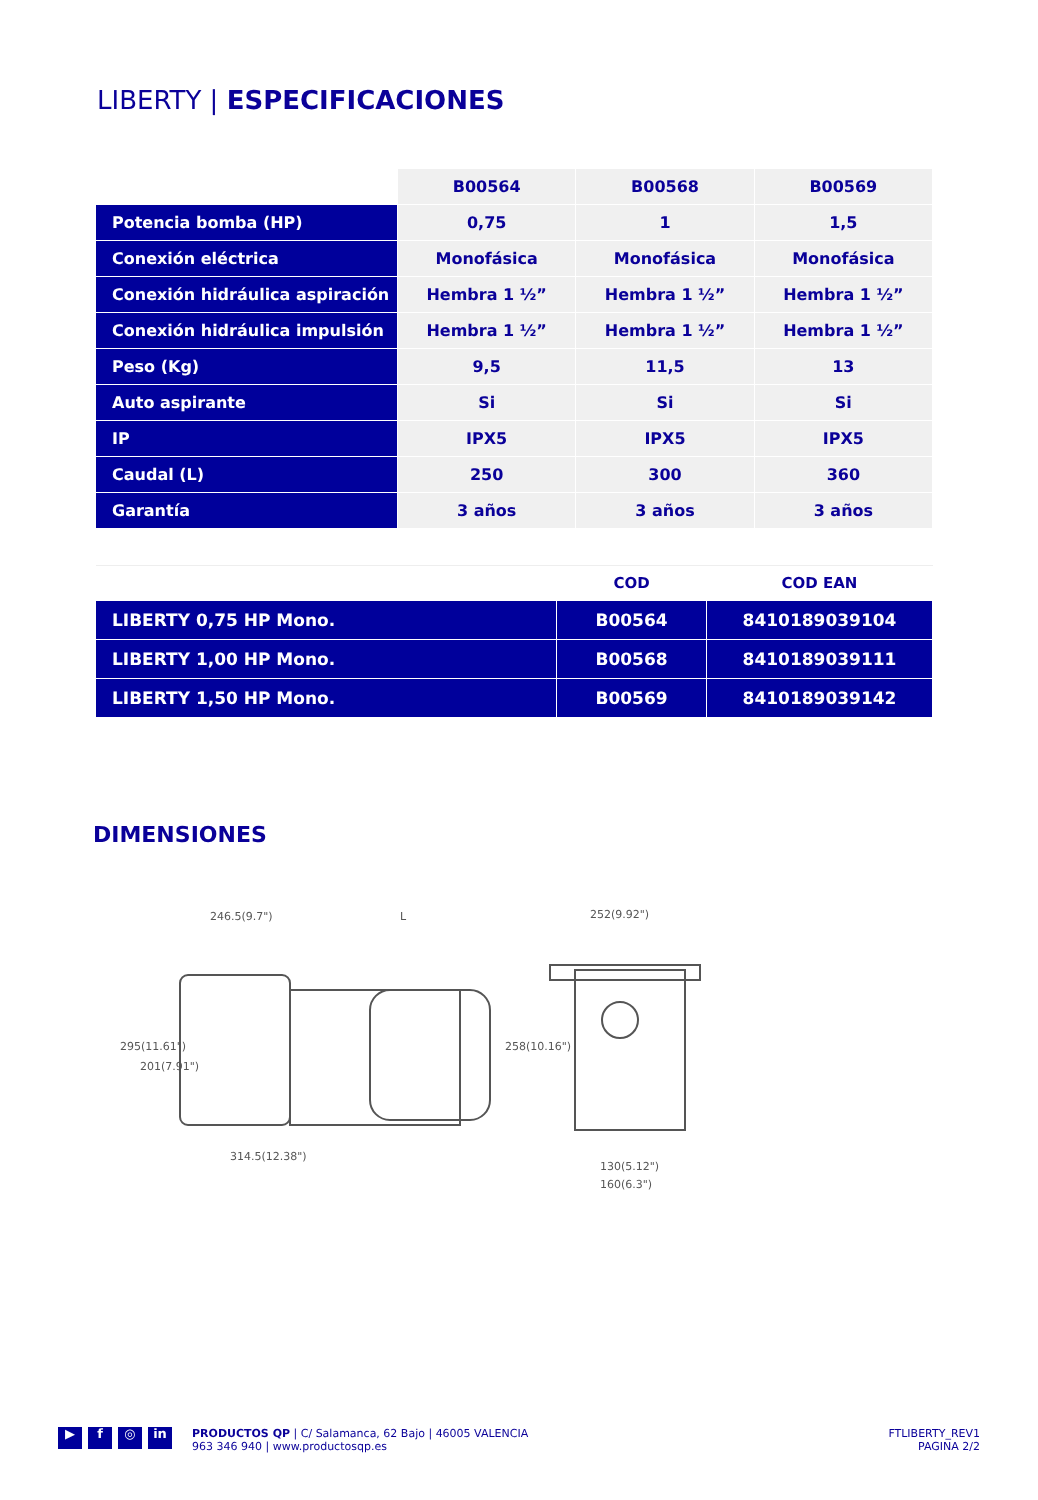LIBERTY | ESPECIFICACIONES
| | B00564 | B00568 | B00569 |
| --- | --- | --- | --- |
| Potencia bomba (HP) | 0,75 | 1 | 1,5 |
| Conexión eléctrica | Monofásica | Monofásica | Monofásica |
| Conexión hidráulica aspiración | Hembra 1 ½” | Hembra 1 ½” | Hembra 1 ½” |
| Conexión hidráulica impulsión | Hembra 1 ½” | Hembra 1 ½” | Hembra 1 ½” |
| Peso (Kg) | 9,5 | 11,5 | 13 |
| Auto aspirante | Si | Si | Si |
| IP | IPX5 | IPX5 | IPX5 |
| Caudal (L) | 250 | 300 | 360 |
| Garantía | 3 años | 3 años | 3 años |
| | COD | COD EAN |
| --- | --- | --- |
| LIBERTY 0,75 HP Mono. | B00564 | 8410189039104 |
| LIBERTY 1,00 HP Mono. | B00568 | 8410189039111 |
| LIBERTY 1,50 HP Mono. | B00569 | 8410189039142 |
DIMENSIONES
246.5(9.7")
L
252(9.92")
314.5(12.38")
130(5.12")
160(6.3")
295(11.61")
201(7.91")
258(10.16")
▶ f ◎ in
PRODUCTOS QP | C/ Salamanca, 62 Bajo | 46005 VALENCIA
963 346 940 | www.productosqp.es
FTLIBERTY_REV1
PAGINA 2/2